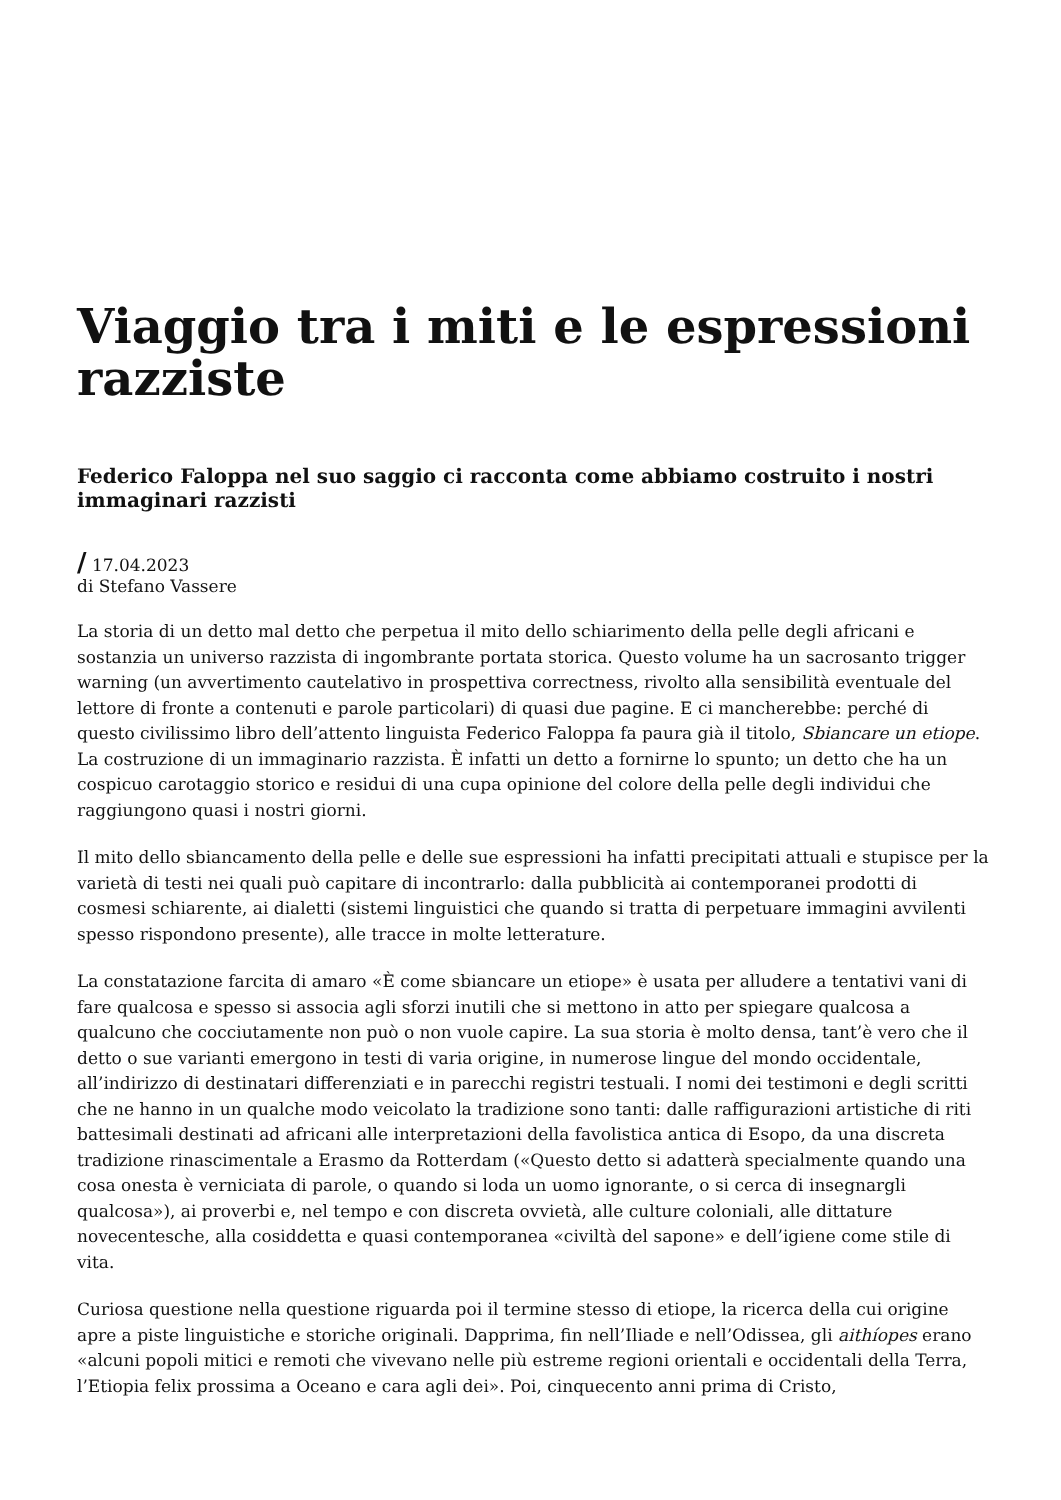Viaggio tra i miti e le espressioni razziste
Federico Faloppa nel suo saggio ci racconta come abbiamo costruito i nostri immaginari razzisti
/ 17.04.2023
di Stefano Vassere
La storia di un detto mal detto che perpetua il mito dello schiarimento della pelle degli africani e sostanzia un universo razzista di ingombrante portata storica. Questo volume ha un sacrosanto trigger warning (un avvertimento cautelativo in prospettiva correctness, rivolto alla sensibilità eventuale del lettore di fronte a contenuti e parole particolari) di quasi due pagine. E ci mancherebbe: perché di questo civilissimo libro dell’attento linguista Federico Faloppa fa paura già il titolo, Sbiancare un etiope. La costruzione di un immaginario razzista. È infatti un detto a fornirne lo spunto; un detto che ha un cospicuo carotaggio storico e residui di una cupa opinione del colore della pelle degli individui che raggiungono quasi i nostri giorni.
Il mito dello sbiancamento della pelle e delle sue espressioni ha infatti precipitati attuali e stupisce per la varietà di testi nei quali può capitare di incontrarlo: dalla pubblicità ai contemporanei prodotti di cosmesi schiarente, ai dialetti (sistemi linguistici che quando si tratta di perpetuare immagini avvilenti spesso rispondono presente), alle tracce in molte letterature.
La constatazione farcita di amaro «È come sbiancare un etiope» è usata per alludere a tentativi vani di fare qualcosa e spesso si associa agli sforzi inutili che si mettono in atto per spiegare qualcosa a qualcuno che cocciutamente non può o non vuole capire. La sua storia è molto densa, tant’è vero che il detto o sue varianti emergono in testi di varia origine, in numerose lingue del mondo occidentale, all’indirizzo di destinatari differenziati e in parecchi registri testuali. I nomi dei testimoni e degli scritti che ne hanno in un qualche modo veicolato la tradizione sono tanti: dalle raffigurazioni artistiche di riti battesimali destinati ad africani alle interpretazioni della favolistica antica di Esopo, da una discreta tradizione rinascimentale a Erasmo da Rotterdam («Questo detto si adatterà specialmente quando una cosa onesta è verniciata di parole, o quando si loda un uomo ignorante, o si cerca di insegnargli qualcosa»), ai proverbi e, nel tempo e con discreta ovvietà, alle culture coloniali, alle dittature novecentesche, alla cosiddetta e quasi contemporanea «civiltà del sapone» e dell’igiene come stile di vita.
Curiosa questione nella questione riguarda poi il termine stesso di etiope, la ricerca della cui origine apre a piste linguistiche e storiche originali. Dapprima, fin nell’Iliade e nell’Odissea, gli aithíopes erano «alcuni popoli mitici e remoti che vivevano nelle più estreme regioni orientali e occidentali della Terra, l’Etiopia felix prossima a Oceano e cara agli dei». Poi, cinquecento anni prima di Cristo,